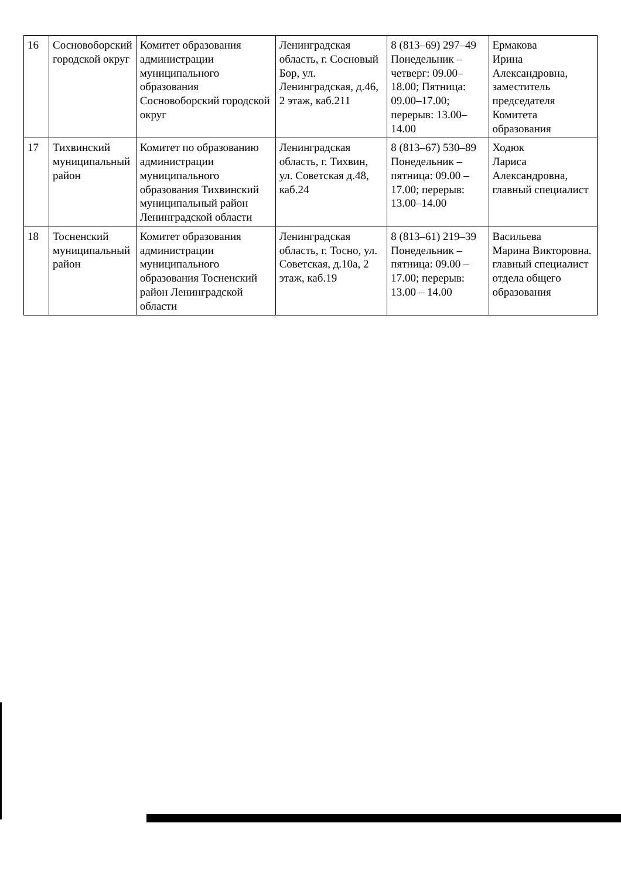| 16 | Сосновоборский городской округ | Комитет образования администрации муниципального образования Сосновоборский городской округ | Ленинградская область, г. Сосновый Бор, ул. Ленинградская, д.46, 2 этаж, каб.211 | 8 (813–69) 297–49 Понедельник – четверг: 09.00–18.00; Пятница: 09.00–17.00; перерыв: 13.00–14.00 | Ермакова Ирина Александровна, заместитель председателя Комитета образования |
| 17 | Тихвинский муниципальный район | Комитет по образованию администрации муниципального образования Тихвинский муниципальный район Ленинградской области | Ленинградская область, г. Тихвин, ул. Советская д.48, каб.24 | 8 (813–67) 530–89 Понедельник – пятница: 09.00 – 17.00; перерыв: 13.00–14.00 | Ходюк Лариса Александровна, главный специалист |
| 18 | Тосненский муниципальный район | Комитет образования администрации муниципального образования Тосненский район Ленинградской области | Ленинградская область, г. Тосно, ул. Советская, д.10а, 2 этаж, каб.19 | 8 (813–61) 219–39 Понедельник – пятница: 09.00 – 17.00; перерыв: 13.00 – 14.00 | Васильева Марина Викторовна. главный специалист отдела общего образования |